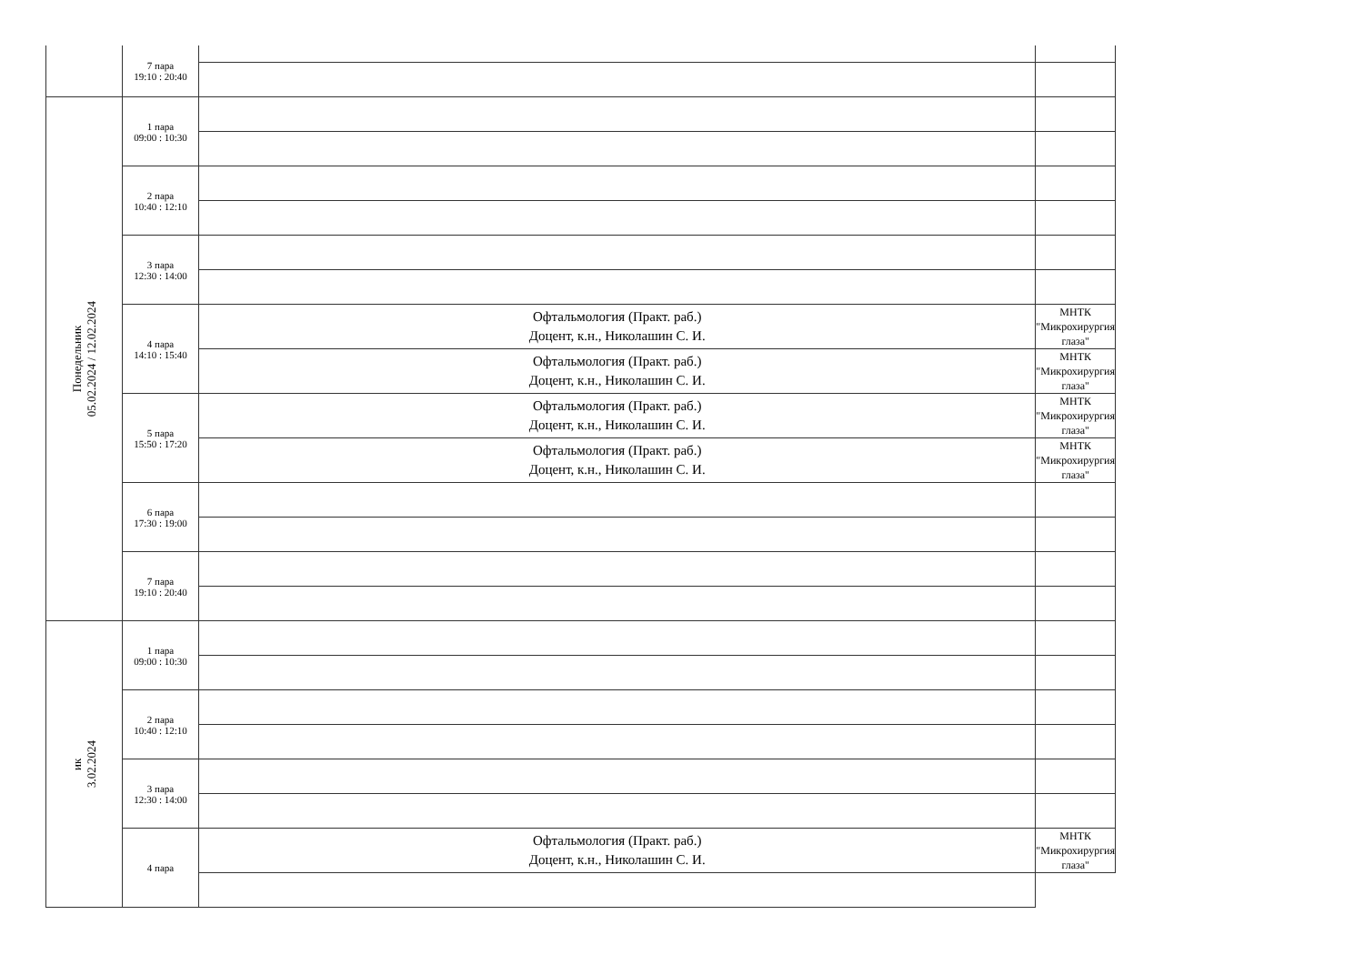| | 7 пара 19:10 : 20:40 | | |
| Понедельник 05.02.2024 / 12.02.2024 | 1 пара 09:00 : 10:30 | | |
| | 2 пара 10:40 : 12:10 | | |
| | 3 пара 12:30 : 14:00 | | |
| | 4 пара 14:10 : 15:40 | Офтальмология (Практ. раб.) Доцент, к.н., Николашин С. И. | МНТК "Микрохирургия глаза" |
| | | Офтальмология (Практ. раб.) Доцент, к.н., Николашин С. И. | МНТК "Микрохирургия глаза" |
| | 5 пара 15:50 : 17:20 | Офтальмология (Практ. раб.) Доцент, к.н., Николашин С. И. | МНТК "Микрохирургия глаза" |
| | | Офтальмология (Практ. раб.) Доцент, к.н., Николашин С. И. | МНТК "Микрохирургия глаза" |
| | 6 пара 17:30 : 19:00 | | |
| | 7 пара 19:10 : 20:40 | | |
| ик 3.02.2024 | 1 пара 09:00 : 10:30 | | |
| | 2 пара 10:40 : 12:10 | | |
| | 3 пара 12:30 : 14:00 | | |
| | 4 пара | Офтальмология (Практ. раб.) Доцент, к.н., Николашин С. И. | МНТК "Микрохирургия глаза" |